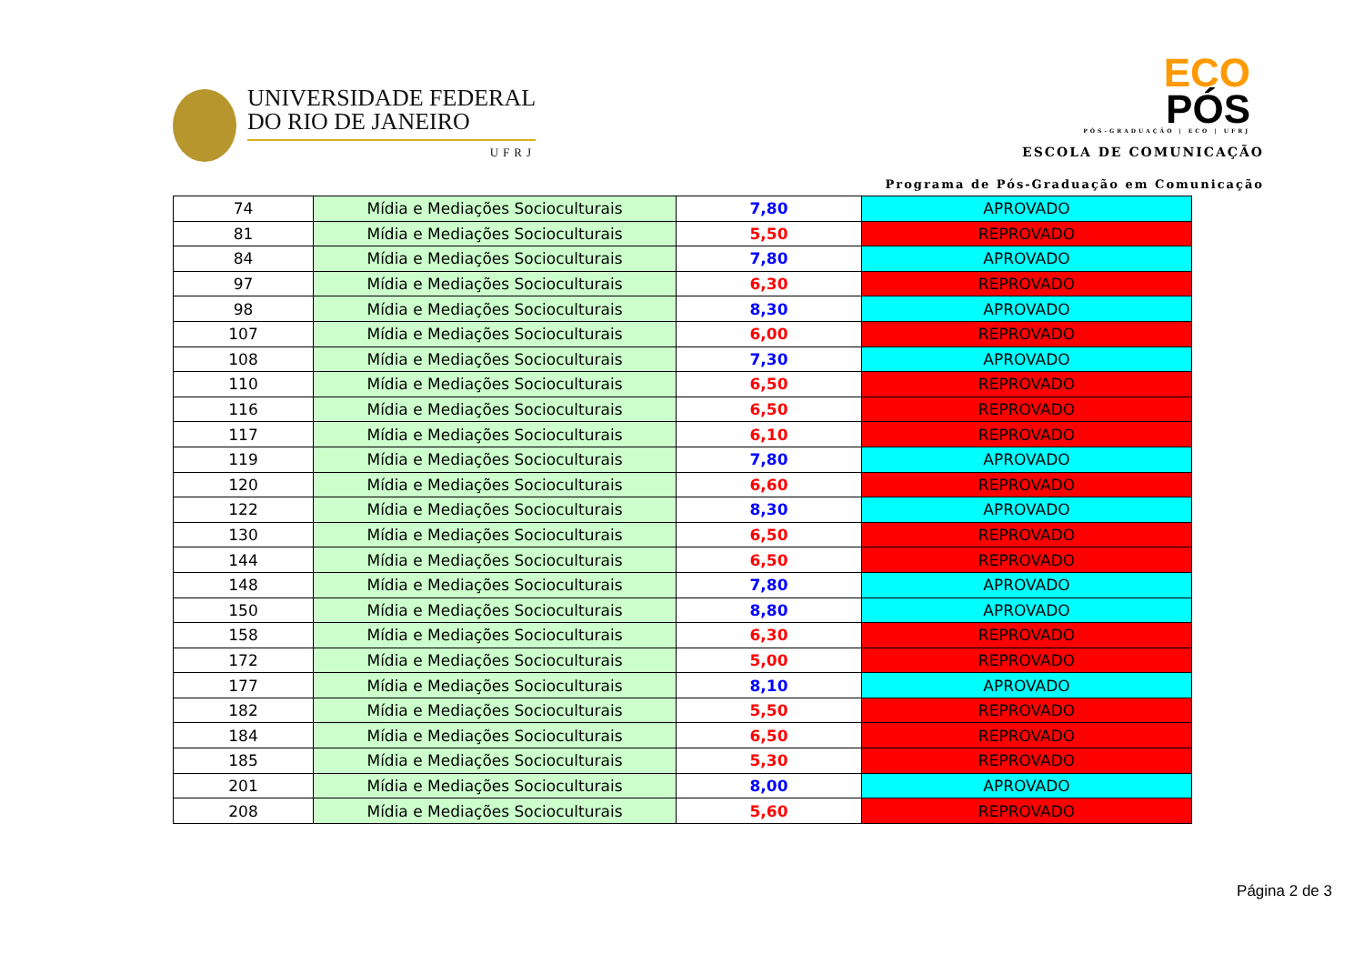UNIVERSIDADE FEDERAL
DO RIO DE JANEIRO
UFRJ
ECO
PÓS
PÓS-GRADUAÇÃO | ECO | UFRJ
ESCOLA DE COMUNICAÇÃO
Programa de Pós-Graduação em Comunicação
| 74 | Mídia e Mediações Socioculturais | 7,80 | APROVADO |
| 81 | Mídia e Mediações Socioculturais | 5,50 | REPROVADO |
| 84 | Mídia e Mediações Socioculturais | 7,80 | APROVADO |
| 97 | Mídia e Mediações Socioculturais | 6,30 | REPROVADO |
| 98 | Mídia e Mediações Socioculturais | 8,30 | APROVADO |
| 107 | Mídia e Mediações Socioculturais | 6,00 | REPROVADO |
| 108 | Mídia e Mediações Socioculturais | 7,30 | APROVADO |
| 110 | Mídia e Mediações Socioculturais | 6,50 | REPROVADO |
| 116 | Mídia e Mediações Socioculturais | 6,50 | REPROVADO |
| 117 | Mídia e Mediações Socioculturais | 6,10 | REPROVADO |
| 119 | Mídia e Mediações Socioculturais | 7,80 | APROVADO |
| 120 | Mídia e Mediações Socioculturais | 6,60 | REPROVADO |
| 122 | Mídia e Mediações Socioculturais | 8,30 | APROVADO |
| 130 | Mídia e Mediações Socioculturais | 6,50 | REPROVADO |
| 144 | Mídia e Mediações Socioculturais | 6,50 | REPROVADO |
| 148 | Mídia e Mediações Socioculturais | 7,80 | APROVADO |
| 150 | Mídia e Mediações Socioculturais | 8,80 | APROVADO |
| 158 | Mídia e Mediações Socioculturais | 6,30 | REPROVADO |
| 172 | Mídia e Mediações Socioculturais | 5,00 | REPROVADO |
| 177 | Mídia e Mediações Socioculturais | 8,10 | APROVADO |
| 182 | Mídia e Mediações Socioculturais | 5,50 | REPROVADO |
| 184 | Mídia e Mediações Socioculturais | 6,50 | REPROVADO |
| 185 | Mídia e Mediações Socioculturais | 5,30 | REPROVADO |
| 201 | Mídia e Mediações Socioculturais | 8,00 | APROVADO |
| 208 | Mídia e Mediações Socioculturais | 5,60 | REPROVADO |
Página 2 de 3